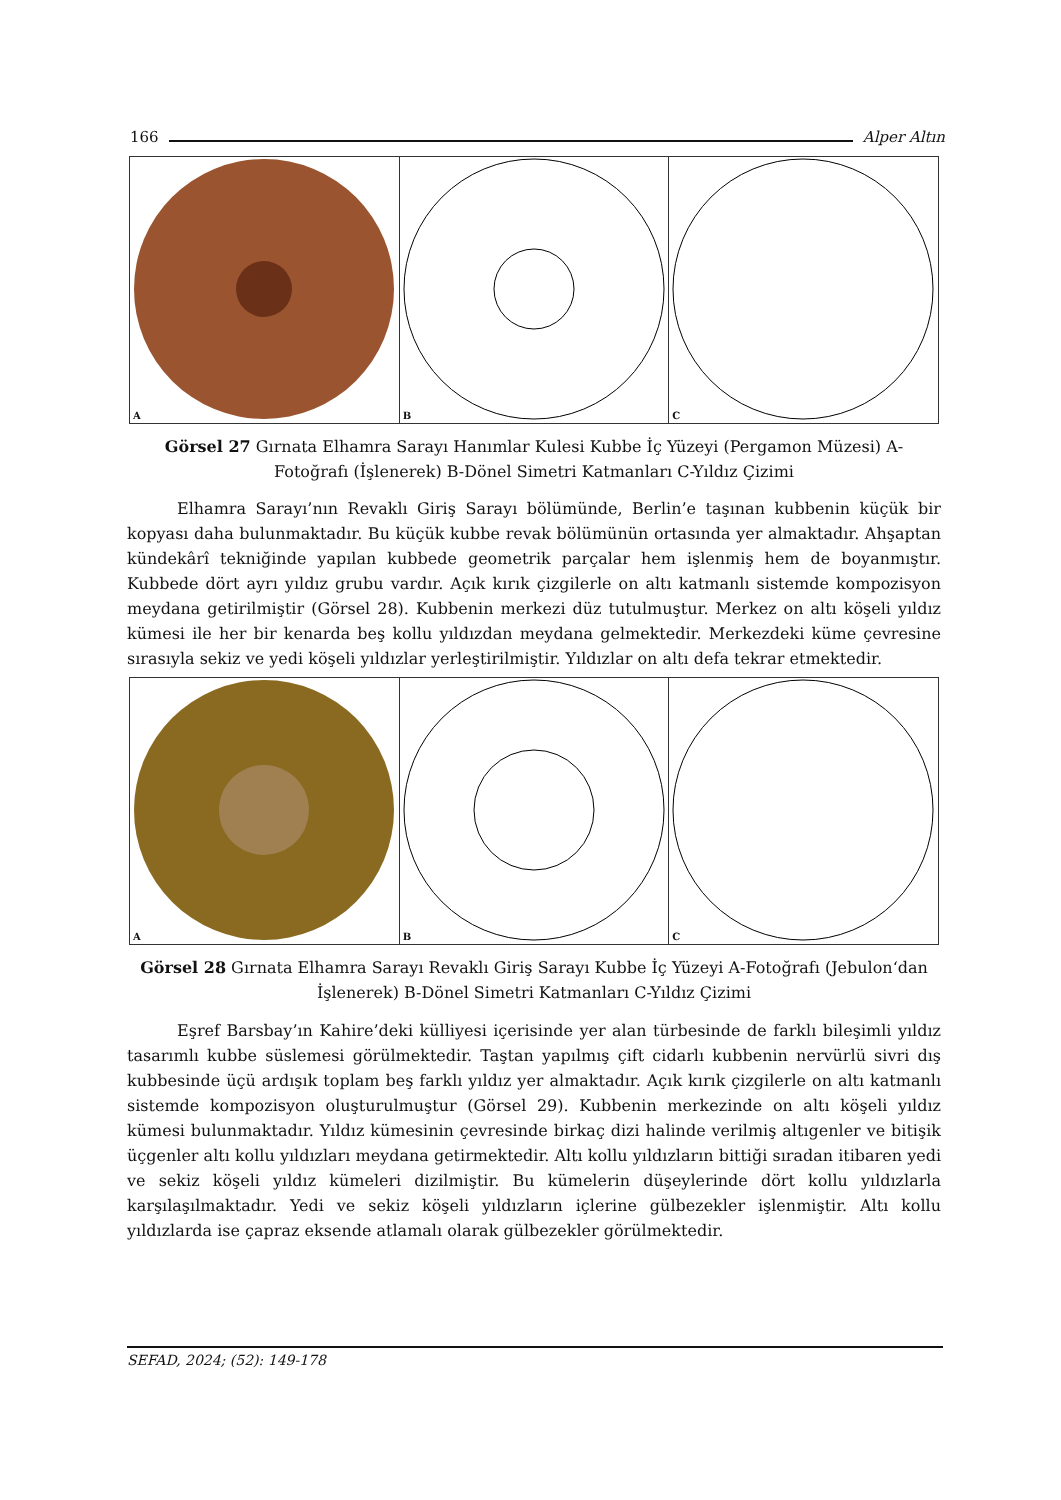166 Alper Altın
A
B
C
Görsel 27 Gırnata Elhamra Sarayı Hanımlar Kulesi Kubbe İç Yüzeyi (Pergamon Müzesi) A-Fotoğrafı (İşlenerek) B-Dönel Simetri Katmanları C-Yıldız Çizimi
Elhamra Sarayı’nın Revaklı Giriş Sarayı bölümünde, Berlin’e taşınan kubbenin küçük bir kopyası daha bulunmaktadır. Bu küçük kubbe revak bölümünün ortasında yer almaktadır. Ahşaptan kündekârî tekniğinde yapılan kubbede geometrik parçalar hem işlenmiş hem de boyanmıştır. Kubbede dört ayrı yıldız grubu vardır. Açık kırık çizgilerle on altı katmanlı sistemde kompozisyon meydana getirilmiştir (Görsel 28). Kubbenin merkezi düz tutulmuştur. Merkez on altı köşeli yıldız kümesi ile her bir kenarda beş kollu yıldızdan meydana gelmektedir. Merkezdeki küme çevresine sırasıyla sekiz ve yedi köşeli yıldızlar yerleştirilmiştir. Yıldızlar on altı defa tekrar etmektedir.
A
B
C
Görsel 28 Gırnata Elhamra Sarayı Revaklı Giriş Sarayı Kubbe İç Yüzeyi A-Fotoğrafı (Jebulon‘dan İşlenerek) B-Dönel Simetri Katmanları C-Yıldız Çizimi
Eşref Barsbay’ın Kahire’deki külliyesi içerisinde yer alan türbesinde de farklı bileşimli yıldız tasarımlı kubbe süslemesi görülmektedir. Taştan yapılmış çift cidarlı kubbenin nervürlü sivri dış kubbesinde üçü ardışık toplam beş farklı yıldız yer almaktadır. Açık kırık çizgilerle on altı katmanlı sistemde kompozisyon oluşturulmuştur (Görsel 29). Kubbenin merkezinde on altı köşeli yıldız kümesi bulunmaktadır. Yıldız kümesinin çevresinde birkaç dizi halinde verilmiş altıgenler ve bitişik üçgenler altı kollu yıldızları meydana getirmektedir. Altı kollu yıldızların bittiği sıradan itibaren yedi ve sekiz köşeli yıldız kümeleri dizilmiştir. Bu kümelerin düşeylerinde dört kollu yıldızlarla karşılaşılmaktadır. Yedi ve sekiz köşeli yıldızların içlerine gülbezekler işlenmiştir. Altı kollu yıldızlarda ise çapraz eksende atlamalı olarak gülbezekler görülmektedir.
SEFAD, 2024; (52): 149-178